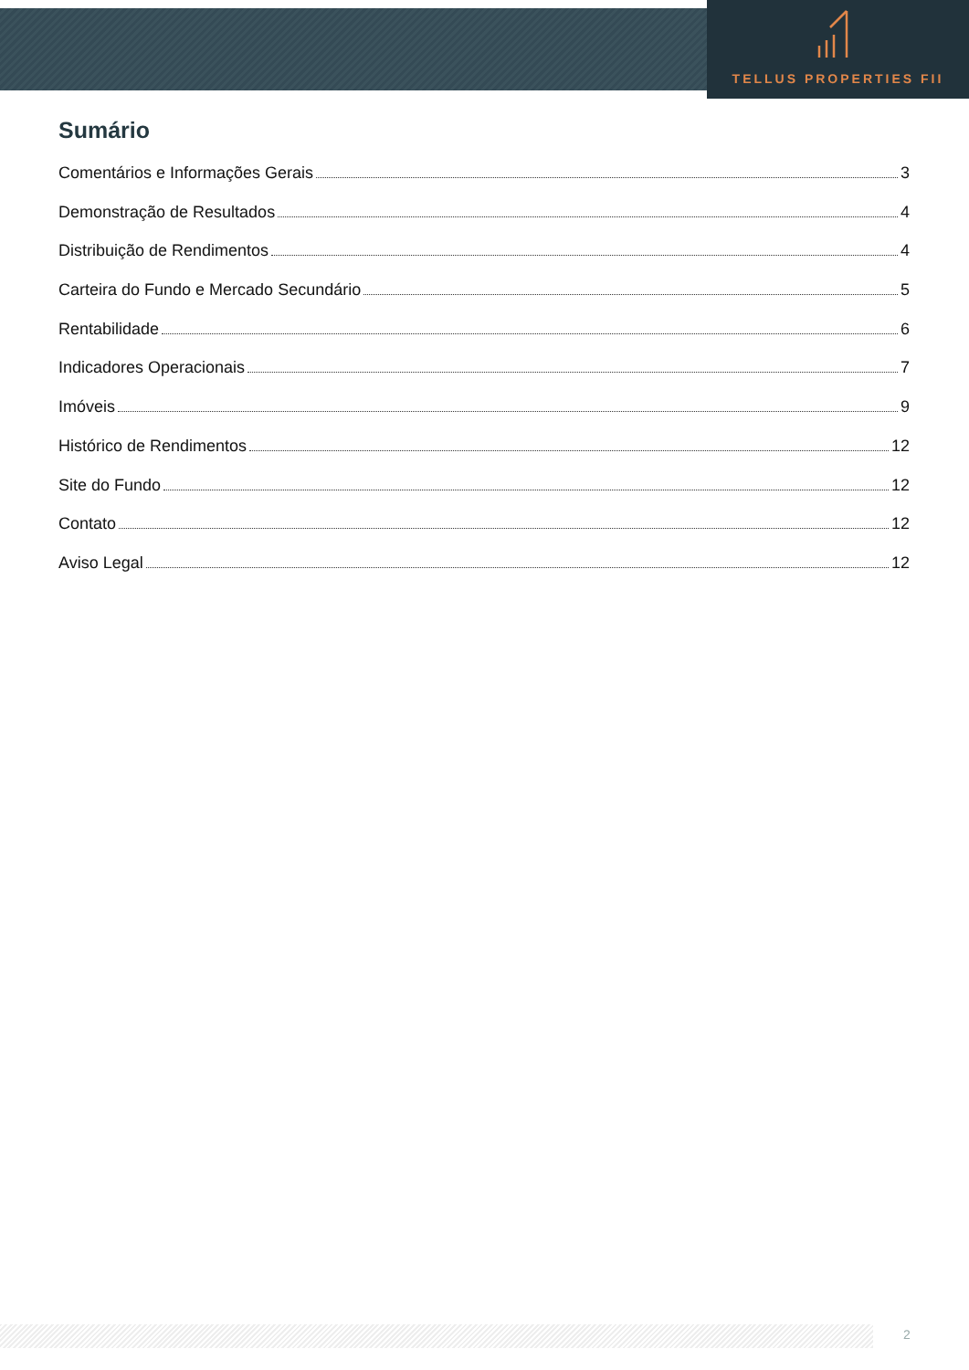TELLUS PROPERTIES FII
Sumário
Comentários e Informações Gerais 3
Demonstração de Resultados 4
Distribuição de Rendimentos 4
Carteira do Fundo e Mercado Secundário 5
Rentabilidade 6
Indicadores Operacionais 7
Imóveis 9
Histórico de Rendimentos 12
Site do Fundo 12
Contato 12
Aviso Legal 12
2